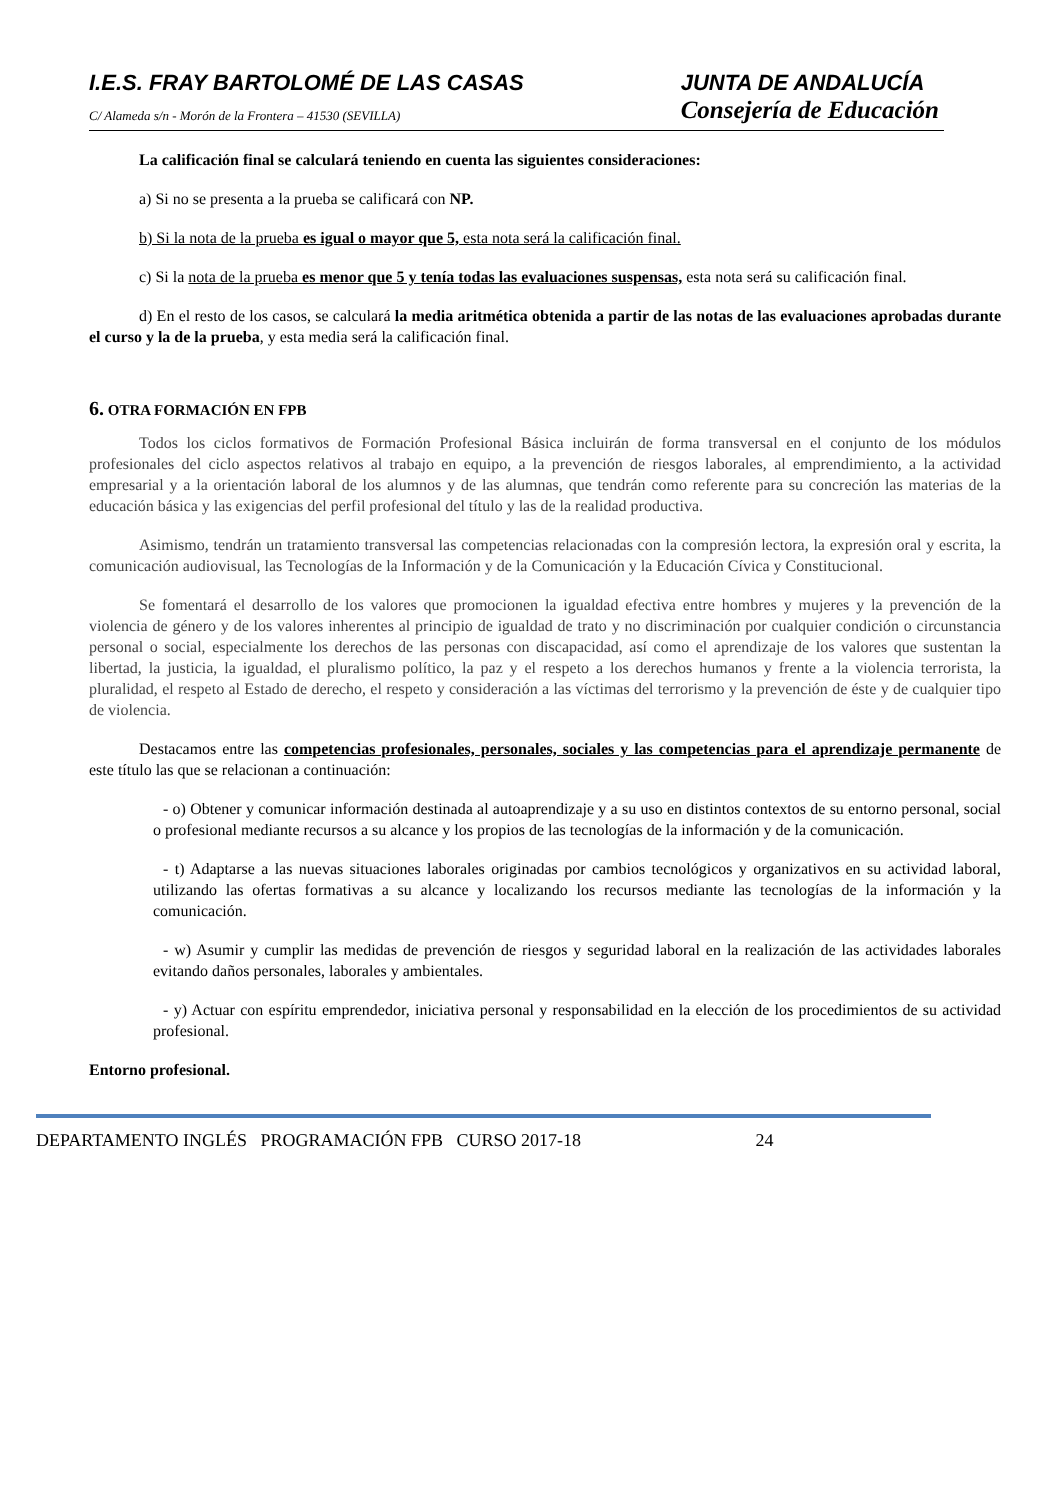I.E.S. FRAY BARTOLOMÉ DE LAS CASAS
C/ Alameda s/n - Morón de la Frontera – 41530 (SEVILLA)
JUNTA DE ANDALUCÍA
Consejería de Educación
La calificación final se calculará teniendo en cuenta las siguientes consideraciones:
a) Si no se presenta a la prueba se calificará con NP.
b) Si la nota de la prueba es igual o mayor que 5, esta nota será la calificación final.
c) Si la nota de la prueba es menor que 5 y tenía todas las evaluaciones suspensas, esta nota será su calificación final.
d) En el resto de los casos, se calculará la media aritmética obtenida a partir de las notas de las evaluaciones aprobadas durante el curso y la de la prueba, y esta media será la calificación final.
6. OTRA FORMACIÓN EN FPB
Todos los ciclos formativos de Formación Profesional Básica incluirán de forma transversal en el conjunto de los módulos profesionales del ciclo aspectos relativos al trabajo en equipo, a la prevención de riesgos laborales, al emprendimiento, a la actividad empresarial y a la orientación laboral de los alumnos y de las alumnas, que tendrán como referente para su concreción las materias de la educación básica y las exigencias del perfil profesional del título y las de la realidad productiva.
Asimismo, tendrán un tratamiento transversal las competencias relacionadas con la compresión lectora, la expresión oral y escrita, la comunicación audiovisual, las Tecnologías de la Información y de la Comunicación y la Educación Cívica y Constitucional.
Se fomentará el desarrollo de los valores que promocionen la igualdad efectiva entre hombres y mujeres y la prevención de la violencia de género y de los valores inherentes al principio de igualdad de trato y no discriminación por cualquier condición o circunstancia personal o social, especialmente los derechos de las personas con discapacidad, así como el aprendizaje de los valores que sustentan la libertad, la justicia, la igualdad, el pluralismo político, la paz y el respeto a los derechos humanos y frente a la violencia terrorista, la pluralidad, el respeto al Estado de derecho, el respeto y consideración a las víctimas del terrorismo y la prevención de éste y de cualquier tipo de violencia.
Destacamos entre las competencias profesionales, personales, sociales y las competencias para el aprendizaje permanente de este título las que se relacionan a continuación:
- o) Obtener y comunicar información destinada al autoaprendizaje y a su uso en distintos contextos de su entorno personal, social o profesional mediante recursos a su alcance y los propios de las tecnologías de la información y de la comunicación.
- t) Adaptarse a las nuevas situaciones laborales originadas por cambios tecnológicos y organizativos en su actividad laboral, utilizando las ofertas formativas a su alcance y localizando los recursos mediante las tecnologías de la información y la comunicación.
- w) Asumir y cumplir las medidas de prevención de riesgos y seguridad laboral en la realización de las actividades laborales evitando daños personales, laborales y ambientales.
- y) Actuar con espíritu emprendedor, iniciativa personal y responsabilidad en la elección de los procedimientos de su actividad profesional.
Entorno profesional.
DEPARTAMENTO INGLÉS PROGRAMACIÓN FPB CURSO 2017-18 24